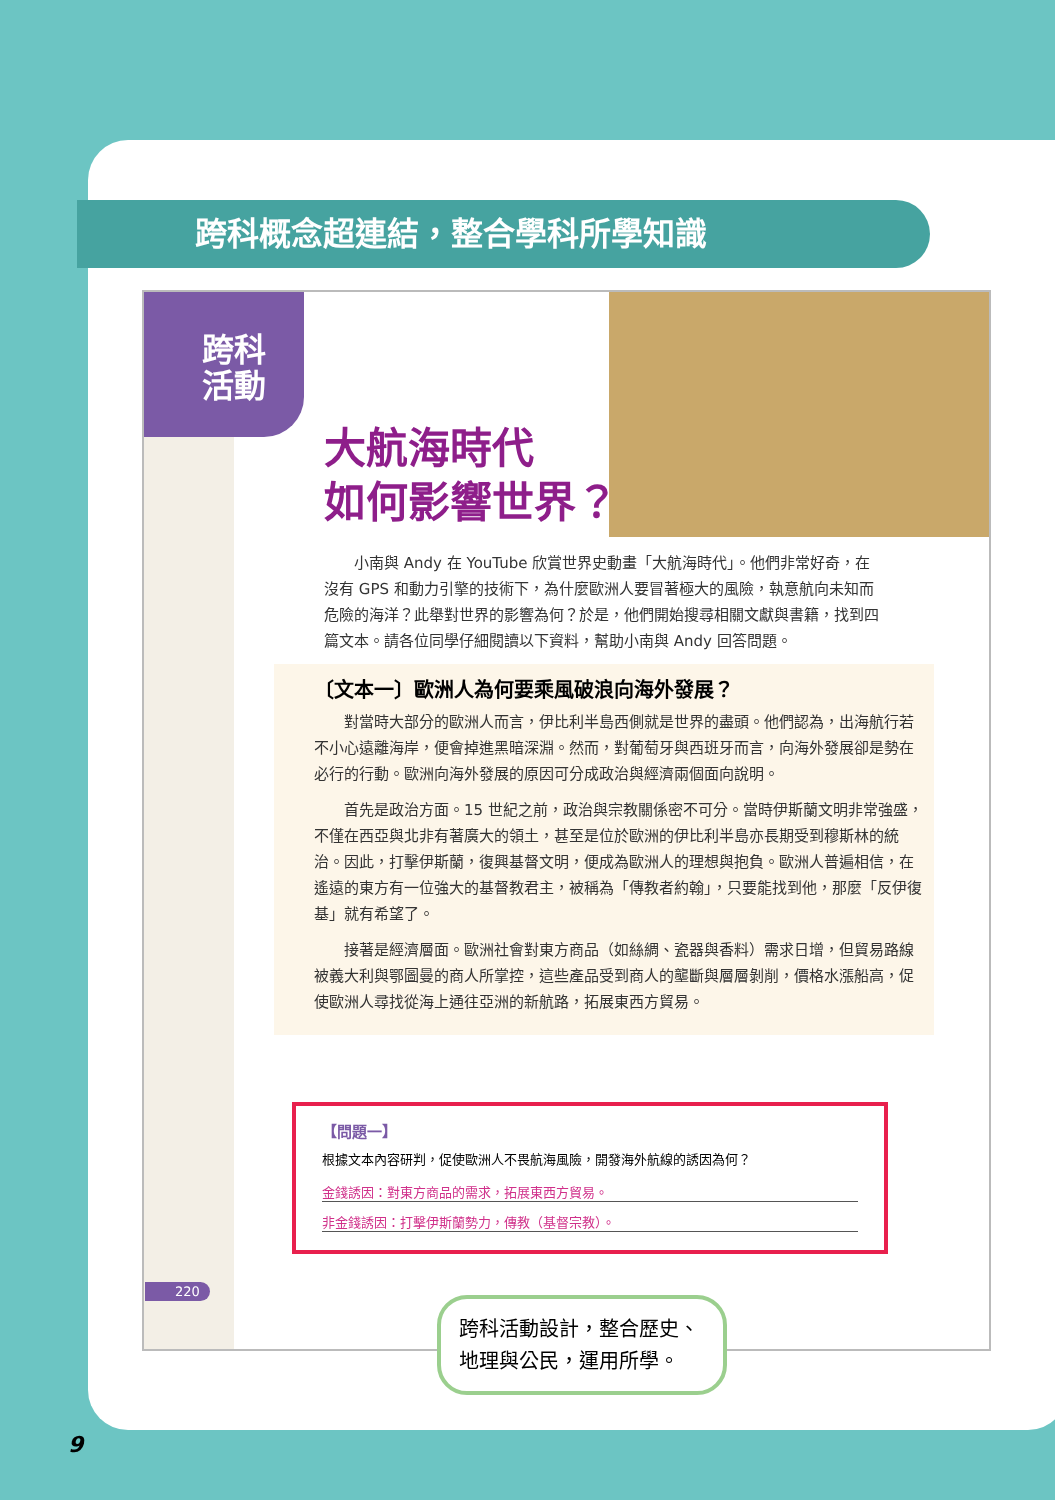跨科概念超連結，整合學科所學知識
跨科
活動
大航海時代
如何影響世界？
小南與 Andy 在 YouTube 欣賞世界史動畫「大航海時代」。他們非常好奇，在沒有 GPS 和動力引擎的技術下，為什麼歐洲人要冒著極大的風險，執意航向未知而危險的海洋？此舉對世界的影響為何？於是，他們開始搜尋相關文獻與書籍，找到四篇文本。請各位同學仔細閱讀以下資料，幫助小南與 Andy 回答問題。
〔文本一〕歐洲人為何要乘風破浪向海外發展？
對當時大部分的歐洲人而言，伊比利半島西側就是世界的盡頭。他們認為，出海航行若不小心遠離海岸，便會掉進黑暗深淵。然而，對葡萄牙與西班牙而言，向海外發展卻是勢在必行的行動。歐洲向海外發展的原因可分成政治與經濟兩個面向說明。
首先是政治方面。15 世紀之前，政治與宗教關係密不可分。當時伊斯蘭文明非常強盛，不僅在西亞與北非有著廣大的領土，甚至是位於歐洲的伊比利半島亦長期受到穆斯林的統治。因此，打擊伊斯蘭，復興基督文明，便成為歐洲人的理想與抱負。歐洲人普遍相信，在遙遠的東方有一位強大的基督教君主，被稱為「傳教者約翰」，只要能找到他，那麼「反伊復基」就有希望了。
接著是經濟層面。歐洲社會對東方商品（如絲綢、瓷器與香料）需求日增，但貿易路線被義大利與鄂圖曼的商人所掌控，這些產品受到商人的壟斷與層層剝削，價格水漲船高，促使歐洲人尋找從海上通往亞洲的新航路，拓展東西方貿易。
220
【問題一】
根據文本內容研判，促使歐洲人不畏航海風險，開發海外航線的誘因為何？
金錢誘因：對東方商品的需求，拓展東西方貿易。
非金錢誘因：打擊伊斯蘭勢力，傳教（基督宗教）。
跨科活動設計，整合歷史、地理與公民，運用所學。
9